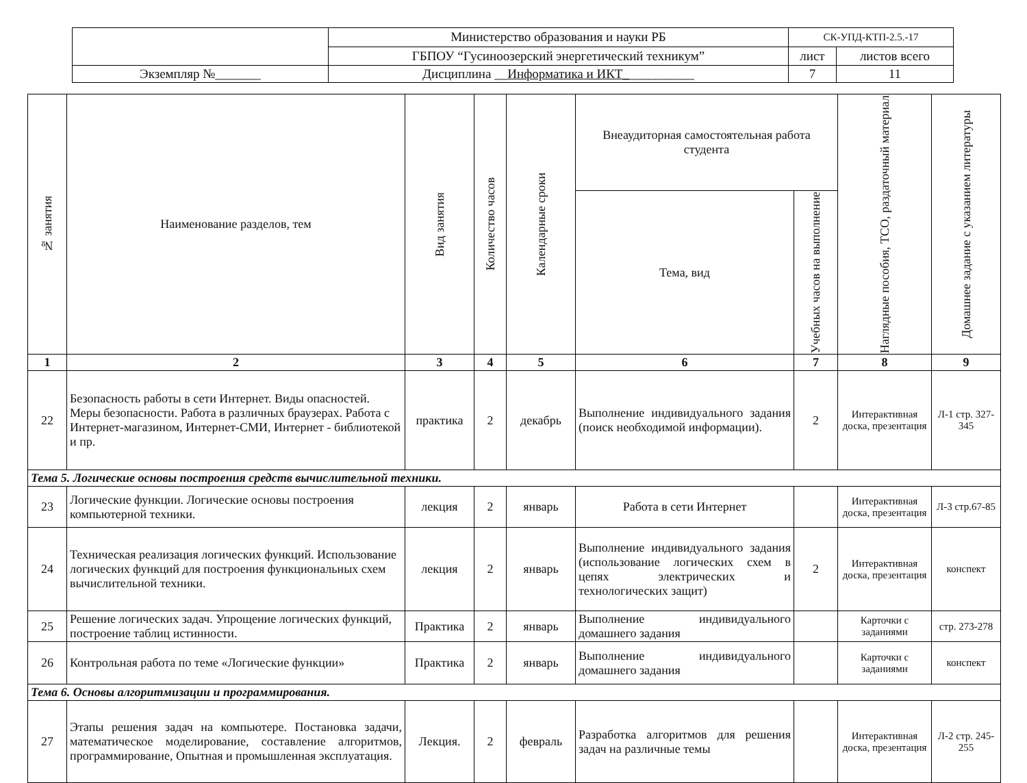| | Министерство образования и науки РБ | СК-УПД-КТП-2.5.-17 | |
| | ГБПОУ “Гусиноозерский энергетический техникум” | лист | листов всего |
| Экземпляр №_______ | Дисциплина __ Информатика и ИКТ_ __________ | 7 | 11 |
| № занятия | Наименование разделов, тем | Вид занятия | Количество часов | Календарные сроки | Внеаудиторная самостоятельная работа студента | | Наглядные пособия, ТСО, раздаточный материал | Домашнее задание с указанием литературы |
| --- | --- | --- | --- | --- | --- | --- | --- | --- |
| | | | | | Тема, вид | Учебных часов на выполнение | | |
| 1 | 2 | 3 | 4 | 5 | 6 | 7 | 8 | 9 |
| 22 | Безопасность работы в сети Интернет. Виды опасностей. Меры безопасности. Работа в различных браузерах. Работа с Интернет-магазином, Интернет-СМИ, Интернет - библиотекой и пр. | практика | 2 | декабрь | Выполнение индивидуального задания (поиск необходимой информации). | 2 | Интерактивная доска, презентация | Л-1 стр. 327-345 |
| Тема 5. Логические основы построения средств вычислительной техники. | | | | | | | | |
| 23 | Логические функции. Логические основы построения компьютерной техники. | лекция | 2 | январь | Работа в сети Интернет | | Интерактивная доска, презентация | Л-3 стр.67-85 |
| 24 | Техническая реализация логических функций. Использование логических функций для построения функциональных схем вычислительной техники. | лекция | 2 | январь | Выполнение индивидуального задания (использование логических схем в цепях электрических и технологических защит) | 2 | Интерактивная доска, презентация | конспект |
| 25 | Решение логических задач. Упрощение логических функций, построение таблиц истинности. | Практика | 2 | январь | Выполнение индивидуального домашнего задания | | Карточки с заданиями | стр. 273-278 |
| 26 | Контрольная работа по теме «Логические функции» | Практика | 2 | январь | Выполнение индивидуального домашнего задания | | Карточки с заданиями | конспект |
| Тема 6. Основы алгоритмизации и программирования. | | | | | | | | |
| 27 | Этапы решения задач на компьютере. Постановка задачи, математическое моделирование, составление алгоритмов, программирование, Опытная и промышленная эксплуатация. | Лекция. | 2 | февраль | Разработка алгоритмов для решения задач на различные темы | | Интерактивная доска, презентация | Л-2 стр. 245-255 |